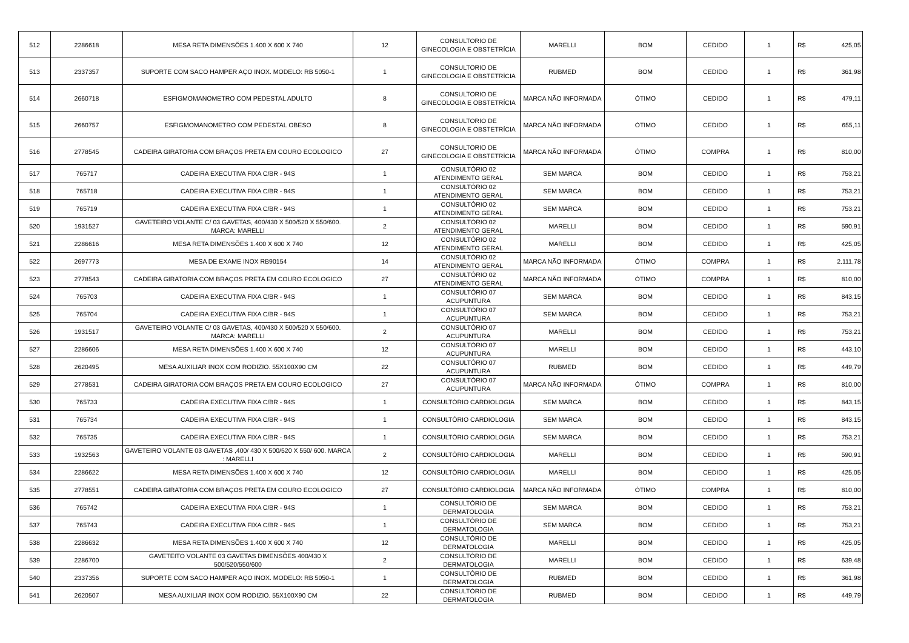| 512 | 2286618 | MESA RETA DIMENSÕES 1.400 X 600 X 740 | 12 | CONSULTORIO DE GINECOLOGIA E OBSTETRÍCIA | MARELLI | BOM | CEDIDO | 1 | R$ | 425,05 |
| 513 | 2337357 | SUPORTE COM SACO HAMPER AÇO INOX. MODELO: RB 5050-1 | 1 | CONSULTORIO DE GINECOLOGIA E OBSTETRÍCIA | RUBMED | BOM | CEDIDO | 1 | R$ | 361,98 |
| 514 | 2660718 | ESFIGMOMANOMETRO COM PEDESTAL ADULTO | 8 | CONSULTORIO DE GINECOLOGIA E OBSTETRÍCIA | MARCA NÃO INFORMADA | ÓTIMO | CEDIDO | 1 | R$ | 479,11 |
| 515 | 2660757 | ESFIGMOMANOMETRO COM PEDESTAL OBESO | 8 | CONSULTORIO DE GINECOLOGIA E OBSTETRÍCIA | MARCA NÃO INFORMADA | ÓTIMO | CEDIDO | 1 | R$ | 655,11 |
| 516 | 2778545 | CADEIRA GIRATORIA COM BRAÇOS PRETA EM COURO ECOLOGICO | 27 | CONSULTORIO DE GINECOLOGIA E OBSTETRÍCIA | MARCA NÃO INFORMADA | ÓTIMO | COMPRA | 1 | R$ | 810,00 |
| 517 | 765717 | CADEIRA EXECUTIVA FIXA C/BR - 94S | 1 | CONSULTÓRIO 02 ATENDIMENTO GERAL | SEM MARCA | BOM | CEDIDO | 1 | R$ | 753,21 |
| 518 | 765718 | CADEIRA EXECUTIVA FIXA C/BR - 94S | 1 | CONSULTÓRIO 02 ATENDIMENTO GERAL | SEM MARCA | BOM | CEDIDO | 1 | R$ | 753,21 |
| 519 | 765719 | CADEIRA EXECUTIVA FIXA C/BR - 94S | 1 | CONSULTÓRIO 02 ATENDIMENTO GERAL | SEM MARCA | BOM | CEDIDO | 1 | R$ | 753,21 |
| 520 | 1931527 | GAVETEIRO VOLANTE C/ 03 GAVETAS, 400/430 X 500/520 X 550/600. MARCA: MARELLI | 2 | CONSULTÓRIO 02 ATENDIMENTO GERAL | MARELLI | BOM | CEDIDO | 1 | R$ | 590,91 |
| 521 | 2286616 | MESA RETA DIMENSÕES 1.400 X 600 X 740 | 12 | CONSULTÓRIO 02 ATENDIMENTO GERAL | MARELLI | BOM | CEDIDO | 1 | R$ | 425,05 |
| 522 | 2697773 | MESA DE EXAME INOX RB90154 | 14 | CONSULTÓRIO 02 ATENDIMENTO GERAL | MARCA NÃO INFORMADA | ÓTIMO | COMPRA | 1 | R$ | 2.111,78 |
| 523 | 2778543 | CADEIRA GIRATORIA COM BRAÇOS PRETA EM COURO ECOLOGICO | 27 | CONSULTÓRIO 02 ATENDIMENTO GERAL | MARCA NÃO INFORMADA | ÓTIMO | COMPRA | 1 | R$ | 810,00 |
| 524 | 765703 | CADEIRA EXECUTIVA FIXA C/BR - 94S | 1 | CONSULTÓRIO 07 ACUPUNTURA | SEM MARCA | BOM | CEDIDO | 1 | R$ | 843,15 |
| 525 | 765704 | CADEIRA EXECUTIVA FIXA C/BR - 94S | 1 | CONSULTÓRIO 07 ACUPUNTURA | SEM MARCA | BOM | CEDIDO | 1 | R$ | 753,21 |
| 526 | 1931517 | GAVETEIRO VOLANTE C/ 03 GAVETAS, 400/430 X 500/520 X 550/600. MARCA: MARELLI | 2 | CONSULTÓRIO 07 ACUPUNTURA | MARELLI | BOM | CEDIDO | 1 | R$ | 753,21 |
| 527 | 2286606 | MESA RETA DIMENSÕES 1.400 X 600 X 740 | 12 | CONSULTÓRIO 07 ACUPUNTURA | MARELLI | BOM | CEDIDO | 1 | R$ | 443,10 |
| 528 | 2620495 | MESA AUXILIAR INOX COM RODIZIO. 55X100X90 CM | 22 | CONSULTÓRIO 07 ACUPUNTURA | RUBMED | BOM | CEDIDO | 1 | R$ | 449,79 |
| 529 | 2778531 | CADEIRA GIRATORIA COM BRAÇOS PRETA EM COURO ECOLOGICO | 27 | CONSULTÓRIO 07 ACUPUNTURA | MARCA NÃO INFORMADA | ÓTIMO | COMPRA | 1 | R$ | 810,00 |
| 530 | 765733 | CADEIRA EXECUTIVA FIXA C/BR - 94S | 1 | CONSULTÓRIO CARDIOLOGIA | SEM MARCA | BOM | CEDIDO | 1 | R$ | 843,15 |
| 531 | 765734 | CADEIRA EXECUTIVA FIXA C/BR - 94S | 1 | CONSULTÓRIO CARDIOLOGIA | SEM MARCA | BOM | CEDIDO | 1 | R$ | 843,15 |
| 532 | 765735 | CADEIRA EXECUTIVA FIXA C/BR - 94S | 1 | CONSULTÓRIO CARDIOLOGIA | SEM MARCA | BOM | CEDIDO | 1 | R$ | 753,21 |
| 533 | 1932563 | GAVETEIRO VOLANTE 03 GAVETAS ,400/ 430 X 500/520 X 550/ 600. MARCA : MARELLI | 2 | CONSULTÓRIO CARDIOLOGIA | MARELLI | BOM | CEDIDO | 1 | R$ | 590,91 |
| 534 | 2286622 | MESA RETA DIMENSÕES 1.400 X 600 X 740 | 12 | CONSULTÓRIO CARDIOLOGIA | MARELLI | BOM | CEDIDO | 1 | R$ | 425,05 |
| 535 | 2778551 | CADEIRA GIRATORIA COM BRAÇOS PRETA EM COURO ECOLOGICO | 27 | CONSULTÓRIO CARDIOLOGIA | MARCA NÃO INFORMADA | ÓTIMO | COMPRA | 1 | R$ | 810,00 |
| 536 | 765742 | CADEIRA EXECUTIVA FIXA C/BR - 94S | 1 | CONSULTÓRIO DE DERMATOLOGIA | SEM MARCA | BOM | CEDIDO | 1 | R$ | 753,21 |
| 537 | 765743 | CADEIRA EXECUTIVA FIXA C/BR - 94S | 1 | CONSULTÓRIO DE DERMATOLOGIA | SEM MARCA | BOM | CEDIDO | 1 | R$ | 753,21 |
| 538 | 2286632 | MESA RETA DIMENSÕES 1.400 X 600 X 740 | 12 | CONSULTÓRIO DE DERMATOLOGIA | MARELLI | BOM | CEDIDO | 1 | R$ | 425,05 |
| 539 | 2286700 | GAVETEITO VOLANTE 03 GAVETAS DIMENSÕES 400/430 X 500/520/550/600 | 2 | CONSULTÓRIO DE DERMATOLOGIA | MARELLI | BOM | CEDIDO | 1 | R$ | 639,48 |
| 540 | 2337356 | SUPORTE COM SACO HAMPER AÇO INOX. MODELO: RB 5050-1 | 1 | CONSULTÓRIO DE DERMATOLOGIA | RUBMED | BOM | CEDIDO | 1 | R$ | 361,98 |
| 541 | 2620507 | MESA AUXILIAR INOX COM RODIZIO. 55X100X90 CM | 22 | CONSULTÓRIO DE DERMATOLOGIA | RUBMED | BOM | CEDIDO | 1 | R$ | 449,79 |